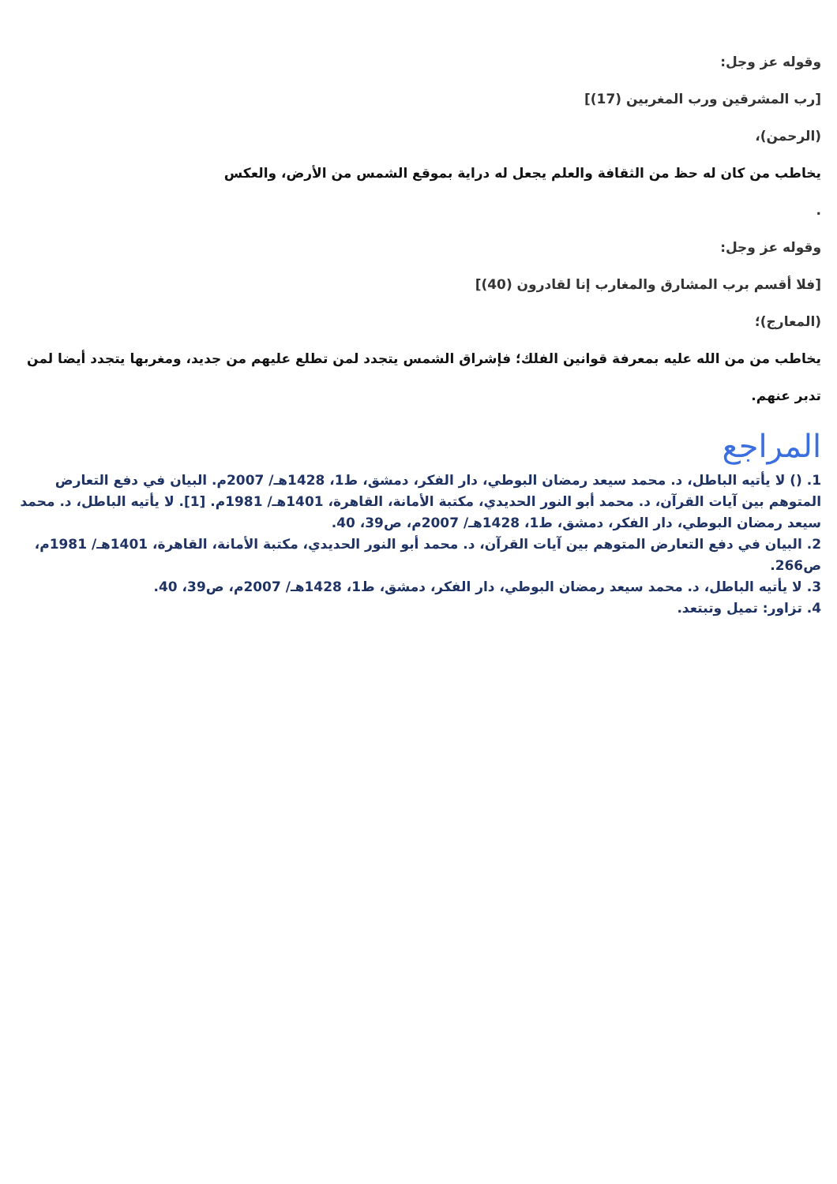وقوله عز وجل:
[رب المشرقين ورب المغربين (17)]
(الرحمن)،
يخاطب من كان له حظ من الثقافة والعلم يجعل له دراية بموقع الشمس من الأرض، والعكس
.
وقوله عز وجل:
[فلا أقسم برب المشارق والمغارب إنا لقادرون (40)]
(المعارج)؛
يخاطب من من الله عليه بمعرفة قوانين الفلك؛ فإشراق الشمس يتجدد لمن تطلع عليهم من جديد، ومغربها يتجدد أيضا لمن تدبر عنهم.
المراجع
1. () لا يأتيه الباطل، د. محمد سيعد رمضان البوطي، دار الفكر، دمشق، ط1، 1428هـ/ 2007م. البيان في دفع التعارض المتوهم بين آيات القرآن، د. محمد أبو النور الحديدي، مكتبة الأمانة، القاهرة، 1401هـ/ 1981م. [1]. لا يأتيه الباطل، د. محمد سيعد رمضان البوطي، دار الفكر، دمشق، ط1، 1428هـ/ 2007م، ص39، 40.
2. البيان في دفع التعارض المتوهم بين آيات القرآن، د. محمد أبو النور الحديدي، مكتبة الأمانة، القاهرة، 1401هـ/ 1981م، ص266.
3. لا يأتيه الباطل، د. محمد سيعد رمضان البوطي، دار الفكر، دمشق، ط1، 1428هـ/ 2007م، ص39، 40.
4. تزاور: تميل وتبتعد.